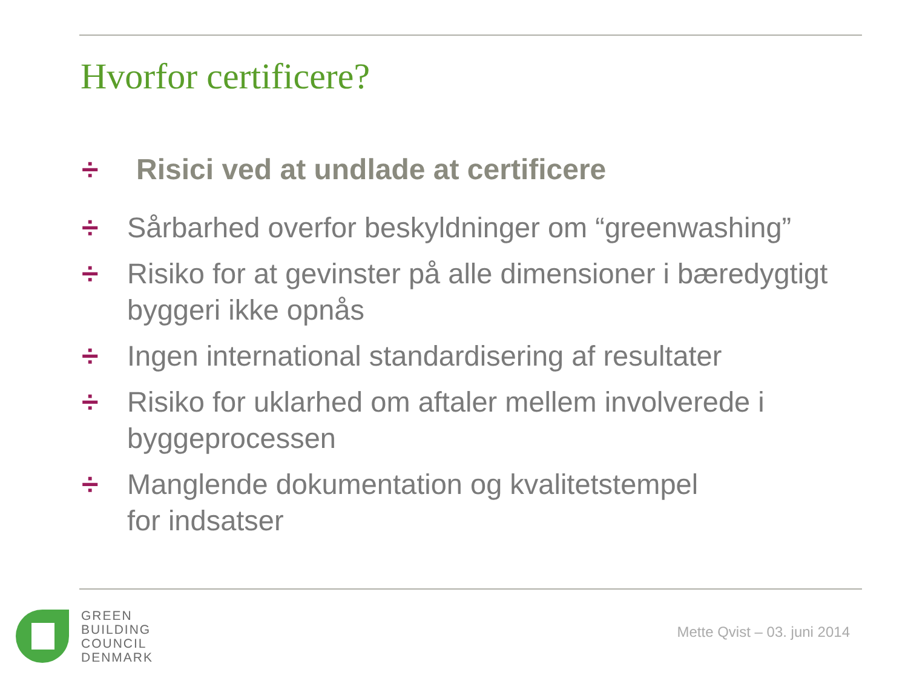Hvorfor certificere?
÷ Risici ved at undlade at certificere
÷ Sårbarhed overfor beskyldninger om “greenwashing”
÷ Risiko for at gevinster på alle dimensioner i bæredygtigt byggeri ikke opnås
÷ Ingen international standardisering af resultater
÷ Risiko for uklarhed om aftaler mellem involverede i byggeprocessen
÷ Manglende dokumentation og kvalitetstempel
for indsatser
GREEN
BUILDING
COUNCIL
DENMARK
Mette Qvist – 03. juni 2014